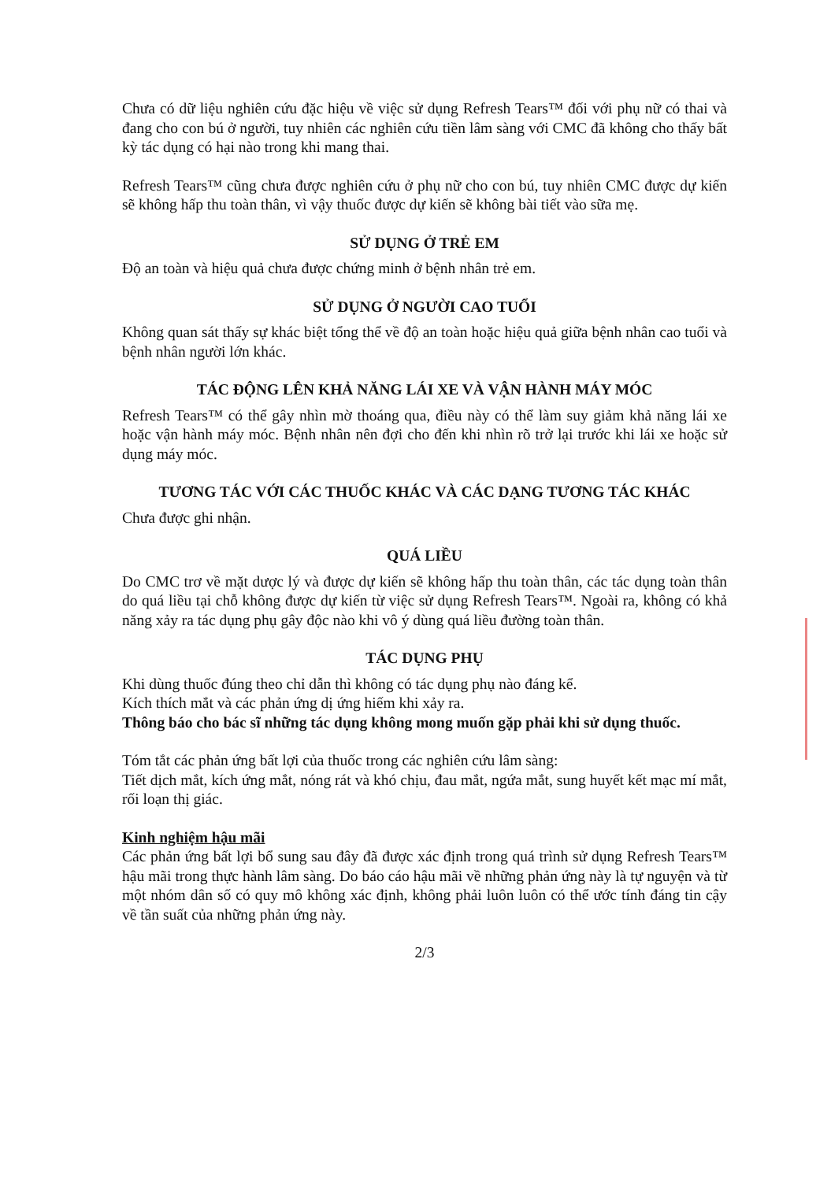Chưa có dữ liệu nghiên cứu đặc hiệu về việc sử dụng Refresh Tears™ đối với phụ nữ có thai và đang cho con bú ở người, tuy nhiên các nghiên cứu tiền lâm sàng với CMC đã không cho thấy bất kỳ tác dụng có hại nào trong khi mang thai.
Refresh Tears™ cũng chưa được nghiên cứu ở phụ nữ cho con bú, tuy nhiên CMC được dự kiến sẽ không hấp thu toàn thân, vì vậy thuốc được dự kiến sẽ không bài tiết vào sữa mẹ.
SỬ DỤNG Ở TRẺ EM
Độ an toàn và hiệu quả chưa được chứng minh ở bệnh nhân trẻ em.
SỬ DỤNG Ở NGƯỜI CAO TUỔI
Không quan sát thấy sự khác biệt tổng thể về độ an toàn hoặc hiệu quả giữa bệnh nhân cao tuổi và bệnh nhân người lớn khác.
TÁC ĐỘNG LÊN KHẢ NĂNG LÁI XE VÀ VẬN HÀNH MÁY MÓC
Refresh Tears™ có thể gây nhìn mờ thoáng qua, điều này có thể làm suy giảm khả năng lái xe hoặc vận hành máy móc. Bệnh nhân nên đợi cho đến khi nhìn rõ trở lại trước khi lái xe hoặc sử dụng máy móc.
TƯƠNG TÁC VỚI CÁC THUỐC KHÁC VÀ CÁC DẠNG TƯƠNG TÁC KHÁC
Chưa được ghi nhận.
QUÁ LIỀU
Do CMC trơ về mặt dược lý và được dự kiến sẽ không hấp thu toàn thân, các tác dụng toàn thân do quá liều tại chỗ không được dự kiến từ việc sử dụng Refresh Tears™. Ngoài ra, không có khả năng xảy ra tác dụng phụ gây độc nào khi vô ý dùng quá liều đường toàn thân.
TÁC DỤNG PHỤ
Khi dùng thuốc đúng theo chỉ dẫn thì không có tác dụng phụ nào đáng kể.
Kích thích mắt và các phản ứng dị ứng hiếm khi xảy ra.
Thông báo cho bác sĩ những tác dụng không mong muốn gặp phải khi sử dụng thuốc.
Tóm tắt các phản ứng bất lợi của thuốc trong các nghiên cứu lâm sàng:
Tiết dịch mắt, kích ứng mắt, nóng rát và khó chịu, đau mắt, ngứa mắt, sung huyết kết mạc mí mắt, rối loạn thị giác.
Kinh nghiệm hậu mãi
Các phản ứng bất lợi bổ sung sau đây đã được xác định trong quá trình sử dụng Refresh Tears™ hậu mãi trong thực hành lâm sàng. Do báo cáo hậu mãi về những phản ứng này là tự nguyện và từ một nhóm dân số có quy mô không xác định, không phải luôn luôn có thể ước tính đáng tin cậy về tần suất của những phản ứng này.
2/3